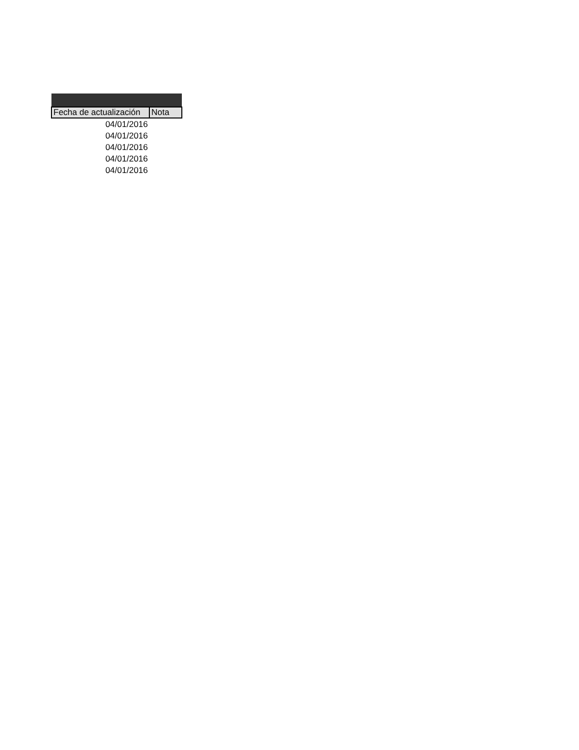| Fecha de actualización | Nota |
| --- | --- |
| 04/01/2016 | |
| 04/01/2016 | |
| 04/01/2016 | |
| 04/01/2016 | |
| 04/01/2016 | |